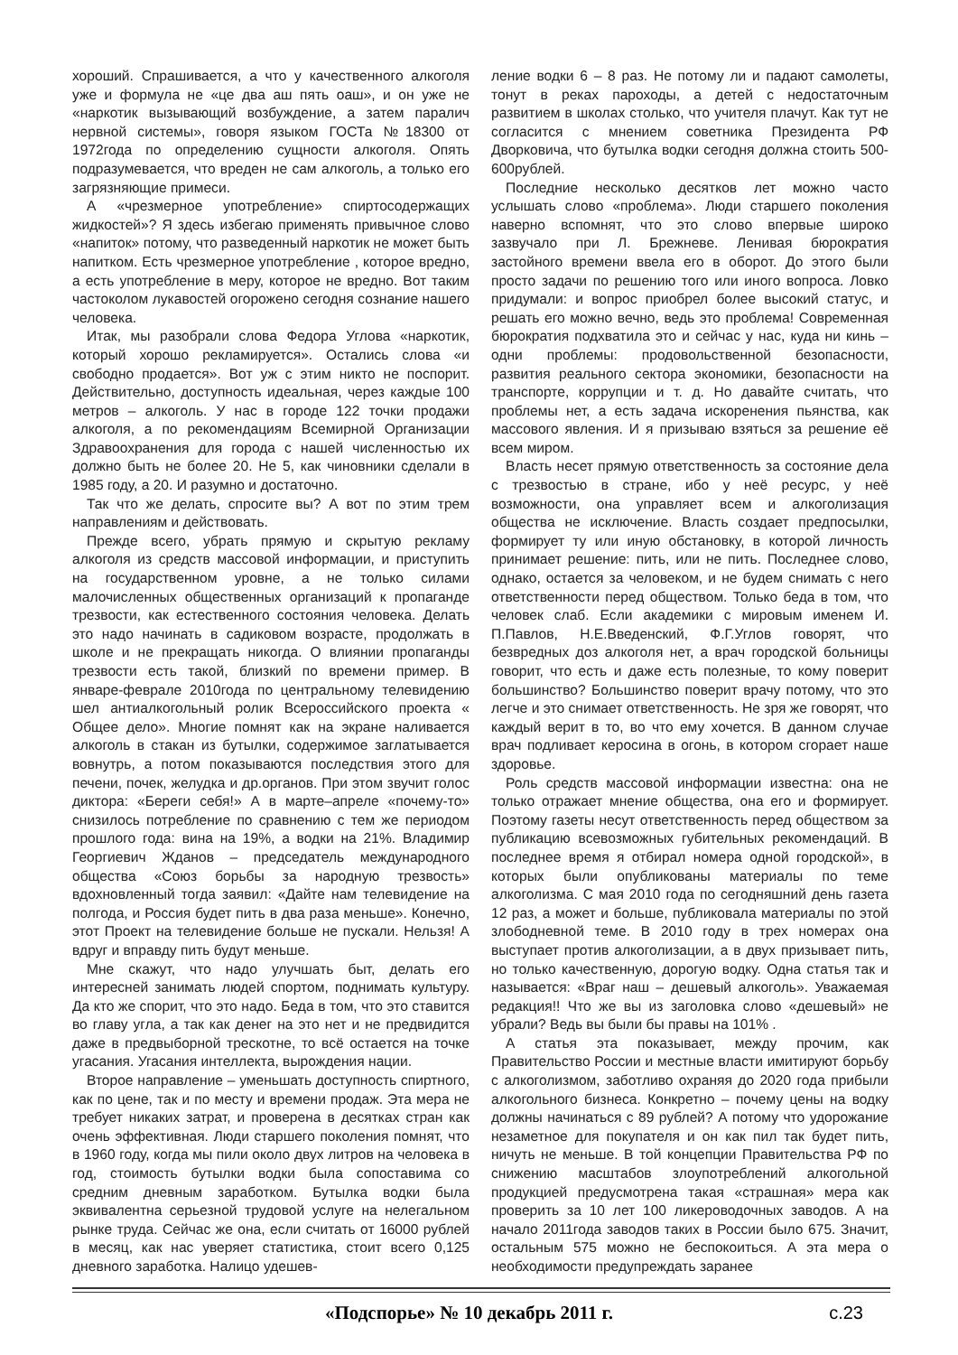хороший. Спрашивается, а что у качественного алкоголя уже и формула не «це два аш пять оаш», и он уже не «наркотик вызывающий возбуждение, а затем паралич нервной системы», говоря языком ГОСТа №18300 от 1972года по определению сущности алкоголя. Опять подразумевается, что вреден не сам алкоголь, а только его загрязняющие примеси.
А «чрезмерное употребление» спиртосодержащих жидкостей»? Я здесь избегаю применять привычное слово «напиток» потому, что разведенный наркотик не может быть напитком. Есть чрезмерное употребление , которое вредно, а есть употребление в меру, которое не вредно. Вот таким частоколом лукавостей огорожено сегодня сознание нашего человека.
Итак, мы разобрали слова Федора Углова «наркотик, который хорошо рекламируется». Остались слова «и свободно продается». Вот уж с этим никто не поспорит. Действительно, доступность идеальная, через каждые 100 метров – алкоголь. У нас в городе 122 точки продажи алкоголя, а по рекомендациям Всемирной Организации Здравоохранения для города с нашей численностью их должно быть не более 20. Не 5, как чиновники сделали в 1985 году, а 20. И разумно и достаточно.
Так что же делать, спросите вы? А вот по этим трем направлениям и действовать.
Прежде всего, убрать прямую и скрытую рекламу алкоголя из средств массовой информации, и приступить на государственном уровне, а не только силами малочисленных общественных организаций к пропаганде трезвости, как естественного состояния человека. Делать это надо начинать в садиковом возрасте, продолжать в школе и не прекращать никогда. О влиянии пропаганды трезвости есть такой, близкий по времени пример. В январе-феврале 2010года по центральному телевидению шел антиалкогольный ролик Всероссийского проекта « Общее дело». Многие помнят как на экране наливается алкоголь в стакан из бутылки, содержимое заглатывается вовнутрь, а потом показываются последствия этого для печени, почек, желудка и др.органов. При этом звучит голос диктора: «Береги себя!» А в марте–апреле «почему-то» снизилось потребление по сравнению с тем же периодом прошлого года: вина на 19%, а водки на 21%. Владимир Георгиевич Жданов – председатель международного общества «Союз борьбы за народную трезвость» вдохновленный тогда заявил: «Дайте нам телевидение на полгода, и Россия будет пить в два раза меньше». Конечно, этот Проект на телевидение больше не пускали. Нельзя! А вдруг и вправду пить будут меньше.
Мне скажут, что надо улучшать быт, делать его интересней занимать людей спортом, поднимать культуру. Да кто же спорит, что это надо. Беда в том, что это ставится во главу угла, а так как денег на это нет и не предвидится даже в предвыборной трескотне, то всё остается на точке угасания. Угасания интеллекта, вырождения нации.
Второе направление – уменьшать доступность спиртного, как по цене, так и по месту и времени продаж. Эта мера не требует никаких затрат, и проверена в десятках стран как очень эффективная. Люди старшего поколения помнят, что в 1960 году, когда мы пили около двух литров на человека в год, стоимость бутылки водки была сопоставима со средним дневным заработком. Бутылка водки была эквивалентна серьезной трудовой услуге на нелегальном рынке труда. Сейчас же она, если считать от 16000 рублей в месяц, как нас уверяет статистика, стоит всего 0,125 дневного заработка. Налицо удешев-
ление водки 6 – 8 раз. Не потому ли и падают самолеты, тонут в реках пароходы, а детей с недостаточным развитием в школах столько, что учителя плачут. Как тут не согласится с мнением советника Президента РФ Дворковича, что бутылка водки сегодня должна стоить 500-600рублей.
Последние несколько десятков лет можно часто услышать слово «проблема». Люди старшего поколения наверно вспомнят, что это слово впервые широко зазвучало при Л. Брежневе. Ленивая бюрократия застойного времени ввела его в оборот. До этого были просто задачи по решению того или иного вопроса. Ловко придумали: и вопрос приобрел более высокий статус, и решать его можно вечно, ведь это проблема! Современная бюрократия подхватила это и сейчас у нас, куда ни кинь – одни проблемы: продовольственной безопасности, развития реального сектора экономики, безопасности на транспорте, коррупции и т. д. Но давайте считать, что проблемы нет, а есть задача искоренения пьянства, как массового явления. И я призываю взяться за решение её всем миром.
Власть несет прямую ответственность за состояние дела с трезвостью в стране, ибо у неё ресурс, у неё возможности, она управляет всем и алкоголизация общества не исключение. Власть создает предпосылки, формирует ту или иную обстановку, в которой личность принимает решение: пить, или не пить. Последнее слово, однако, остается за человеком, и не будем снимать с него ответственности перед обществом. Только беда в том, что человек слаб. Если академики с мировым именем И. П.Павлов, Н.Е.Введенский, Ф.Г.Углов говорят, что безвредных доз алкоголя нет, а врач городской больницы говорит, что есть и даже есть полезные, то кому поверит большинство? Большинство поверит врачу потому, что это легче и это снимает ответственность. Не зря же говорят, что каждый верит в то, во что ему хочется. В данном случае врач подливает керосина в огонь, в котором сгорает наше здоровье.
Роль средств массовой информации известна: она не только отражает мнение общества, она его и формирует. Поэтому газеты несут ответственность перед обществом за публикацию всевозможных губительных рекомендаций. В последнее время я отбирал номера одной городской», в которых были опубликованы материалы по теме алкоголизма. С мая 2010 года по сегодняшний день газета 12 раз, а может и больше, публиковала материалы по этой злободневной теме. В 2010 году в трех номерах она выступает против алкоголизации, а в двух призывает пить, но только качественную, дорогую водку. Одна статья так и называется: «Враг наш – дешевый алкоголь». Уважаемая редакция!! Что же вы из заголовка слово «дешевый» не убрали? Ведь вы были бы правы на 101% .
А статья эта показывает, между прочим, как Правительство России и местные власти имитируют борьбу с алкоголизмом, заботливо охраняя до 2020 года прибыли алкогольного бизнеса. Конкретно – почему цены на водку должны начинаться с 89 рублей? А потому что удорожание незаметное для покупателя и он как пил так будет пить, ничуть не меньше. В той концепции Правительства РФ по снижению масштабов злоупотреблений алкогольной продукцией предусмотрена такая «страшная» мера как проверить за 10 лет 100 ликероводочных заводов. А на начало 2011года заводов таких в России было 675. Значит, остальным 575 можно не беспокоиться. А эта мера о необходимости предупреждать заранее
«Подспорье» № 10 декабрь 2011 г. с.23